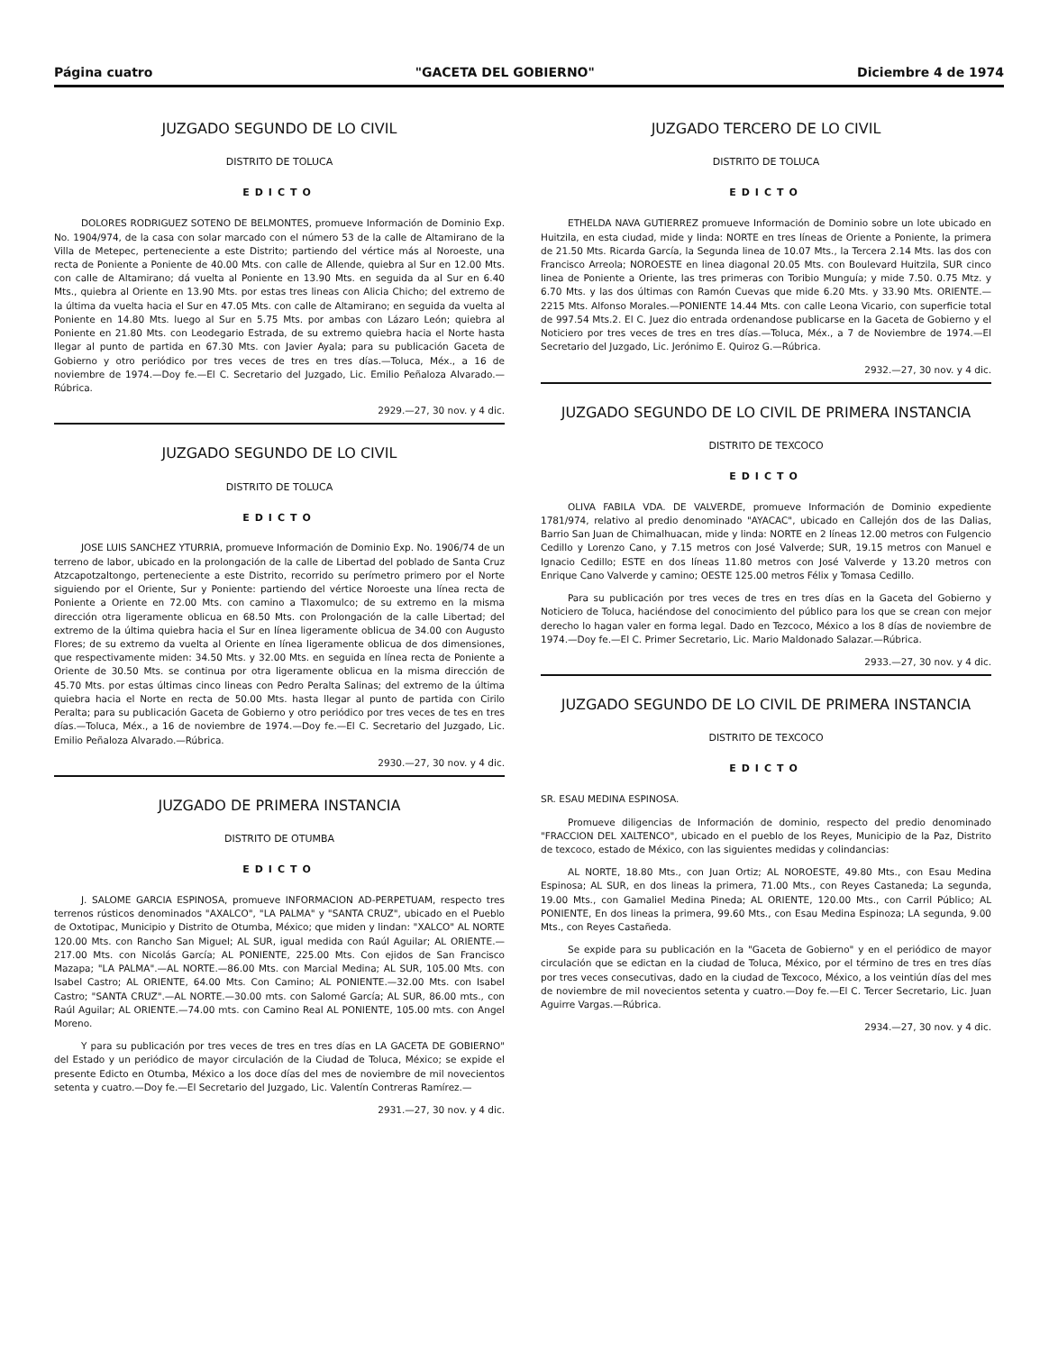Página cuatro "GACETA DEL GOBIERNO" Diciembre 4 de 1974
JUZGADO SEGUNDO DE LO CIVIL
DISTRITO DE TOLUCA
EDICTO
DOLORES RODRIGUEZ SOTENO DE BELMONTES, promueve Información de Dominio Exp. No. 1904/974, de la casa con solar marcado con el número 53 de la calle de Altamirano de la Villa de Metepec, perteneciente a este Distrito; partiendo del vértice más al Noroeste, una recta de Poniente a Poniente de 40.00 Mts. con calle de Allende, quiebra al Sur en 12.00 Mts. con calle de Altamirano; dá vuelta al Poniente en 13.90 Mts. en seguida da al Sur en 6.40 Mts., quiebra al Oriente en 13.90 Mts. por estas tres lineas con Alicia Chicho; del extremo de la última da vuelta hacia el Sur en 47.05 Mts. con calle de Altamirano; en seguida da vuelta al Poniente en 14.80 Mts. luego al Sur en 5.75 Mts. por ambas con Lázaro León; quiebra al Poniente en 21.80 Mts. con Leodegario Estrada, de su extremo quiebra hacia el Norte hasta llegar al punto de partida en 67.30 Mts. con Javier Ayala; para su publicación Gaceta de Gobierno y otro periódico por tres veces de tres en tres días.—Toluca, Méx., a 16 de noviembre de 1974.—Doy fe.—El C. Secretario del Juzgado, Lic. Emilio Peñaloza Alvarado.—Rúbrica.
2929.—27, 30 nov. y 4 dic.
JUZGADO SEGUNDO DE LO CIVIL
DISTRITO DE TOLUCA
EDICTO
JOSE LUIS SANCHEZ YTURRIA, promueve Información de Dominio Exp. No. 1906/74 de un terreno de labor, ubicado en la prolongación de la calle de Libertad del poblado de Santa Cruz Atzcapotzaltongo, perteneciente a este Distrito, recorrido su perímetro primero por el Norte siguiendo por el Oriente, Sur y Poniente: partiendo del vértice Noroeste una línea recta de Poniente a Oriente en 72.00 Mts. con camino a Tlaxomulco; de su extremo en la misma dirección otra ligeramente oblicua en 68.50 Mts. con Prolongación de la calle Libertad; del extremo de la última quiebra hacia el Sur en línea ligeramente oblicua de 34.00 con Augusto Flores; de su extremo da vuelta al Oriente en línea ligeramente oblicua de dos dimensiones, que respectivamente miden: 34.50 Mts. y 32.00 Mts. en seguida en línea recta de Poniente a Oriente de 30.50 Mts. se continua por otra ligeramente oblicua en la misma dirección de 45.70 Mts. por estas últimas cinco lineas con Pedro Peralta Salinas; del extremo de la última quiebra hacia el Norte en recta de 50.00 Mts. hasta llegar al punto de partida con Cirilo Peralta; para su publicación Gaceta de Gobierno y otro periódico por tres veces de tes en tres días.—Toluca, Méx., a 16 de noviembre de 1974.—Doy fe.—El C. Secretario del Juzgado, Lic. Emilio Peñaloza Alvarado.—Rúbrica.
2930.—27, 30 nov. y 4 dic.
JUZGADO DE PRIMERA INSTANCIA
DISTRITO DE OTUMBA
EDICTO
J. SALOME GARCIA ESPINOSA, promueve INFORMACION AD-PERPETUAM, respecto tres terrenos rústicos denominados "AXALCO", "LA PALMA" y "SANTA CRUZ", ubicado en el Pueblo de Oxtotipac, Municipio y Distrito de Otumba, México; que miden y lindan: "XALCO" AL NORTE 120.00 Mts. con Rancho San Miguel; AL SUR, igual medida con Raúl Aguilar; AL ORIENTE.—217.00 Mts. con Nicolás García; AL PONIENTE, 225.00 Mts. Con ejidos de San Francisco Mazapa; "LA PALMA".—AL NORTE.—86.00 Mts. con Marcial Medina; AL SUR, 105.00 Mts. con Isabel Castro; AL ORIENTE, 64.00 Mts. Con Camino; AL PONIENTE.—32.00 Mts. con Isabel Castro; "SANTA CRUZ".—AL NORTE.—30.00 mts. con Salomé García; AL SUR, 86.00 mts., con Raúl Aguilar; AL ORIENTE.—74.00 mts. con Camino Real AL PONIENTE, 105.00 mts. con Angel Moreno.
Y para su publicación por tres veces de tres en tres días en LA GACETA DE GOBIERNO" del Estado y un periódico de mayor circulación de la Ciudad de Toluca, México; se expide el presente Edicto en Otumba, México a los doce días del mes de noviembre de mil novecientos setenta y cuatro.—Doy fe.—El Secretario del Juzgado, Lic. Valentín Contreras Ramírez.—
2931.—27, 30 nov. y 4 dic.
JUZGADO TERCERO DE LO CIVIL
DISTRITO DE TOLUCA
EDICTO
ETHELDA NAVA GUTIERREZ promueve Información de Dominio sobre un lote ubicado en Huitzila, en esta ciudad, mide y linda: NORTE en tres líneas de Oriente a Poniente, la primera de 21.50 Mts. Ricarda García, la Segunda linea de 10.07 Mts., la Tercera 2.14 Mts. las dos con Francisco Arreola; NOROESTE en linea diagonal 20.05 Mts. con Boulevard Huitzila, SUR cinco linea de Poniente a Oriente, las tres primeras con Toribio Munguía; y mide 7.50. 0.75 Mtz. y 6.70 Mts. y las dos últimas con Ramón Cuevas que mide 6.20 Mts. y 33.90 Mts. ORIENTE.— 2215 Mts. Alfonso Morales.—PONIENTE 14.44 Mts. con calle Leona Vicario, con superficie total de 997.54 Mts.2. El C. Juez dio entrada ordenandose publicarse en la Gaceta de Gobierno y el Noticiero por tres veces de tres en tres días.—Toluca, Méx., a 7 de Noviembre de 1974.—El Secretario del Juzgado, Lic. Jerónimo E. Quiroz G.—Rúbrica.
2932.—27, 30 nov. y 4 dic.
JUZGADO SEGUNDO DE LO CIVIL DE PRIMERA INSTANCIA
DISTRITO DE TEXCOCO
EDICTO
OLIVA FABILA VDA. DE VALVERDE, promueve Información de Dominio expediente 1781/974, relativo al predio denominado "AYACAC", ubicado en Callejón dos de las Dalias, Barrio San Juan de Chimalhuacan, mide y linda: NORTE en 2 líneas 12.00 metros con Fulgencio Cedillo y Lorenzo Cano, y 7.15 metros con José Valverde; SUR, 19.15 metros con Manuel e Ignacio Cedillo; ESTE en dos líneas 11.80 metros con José Valverde y 13.20 metros con Enrique Cano Valverde y camino; OESTE 125.00 metros Félix y Tomasa Cedillo.
Para su publicación por tres veces de tres en tres días en la Gaceta del Gobierno y Noticiero de Toluca, haciéndose del conocimiento del público para los que se crean con mejor derecho lo hagan valer en forma legal. Dado en Tezcoco, México a los 8 días de noviembre de 1974.—Doy fe.—El C. Primer Secretario, Lic. Mario Maldonado Salazar.—Rúbrica.
2933.—27, 30 nov. y 4 dic.
JUZGADO SEGUNDO DE LO CIVIL DE PRIMERA INSTANCIA
DISTRITO DE TEXCOCO
EDICTO
SR. ESAU MEDINA ESPINOSA.
Promueve diligencias de Información de dominio, respecto del predio denominado "FRACCION DEL XALTENCO", ubicado en el pueblo de los Reyes, Municipio de la Paz, Distrito de texcoco, estado de México, con las siguientes medidas y colindancias:
AL NORTE, 18.80 Mts., con Juan Ortiz; AL NOROESTE, 49.80 Mts., con Esau Medina Espinosa; AL SUR, en dos lineas la primera, 71.00 Mts., con Reyes Castaneda; La segunda, 19.00 Mts., con Gamaliel Medina Pineda; AL ORIENTE, 120.00 Mts., con Carril Público; AL PONIENTE, En dos lineas la primera, 99.60 Mts., con Esau Medina Espinoza; LA segunda, 9.00 Mts., con Reyes Castañeda.
Se expide para su publicación en la "Gaceta de Gobierno" y en el periódico de mayor circulación que se edictan en la ciudad de Toluca, México, por el término de tres en tres días por tres veces consecutivas, dado en la ciudad de Texcoco, México, a los veintiún días del mes de noviembre de mil novecientos setenta y cuatro.—Doy fe.—El C. Tercer Secretario, Lic. Juan Aguirre Vargas.—Rúbrica.
2934.—27, 30 nov. y 4 dic.